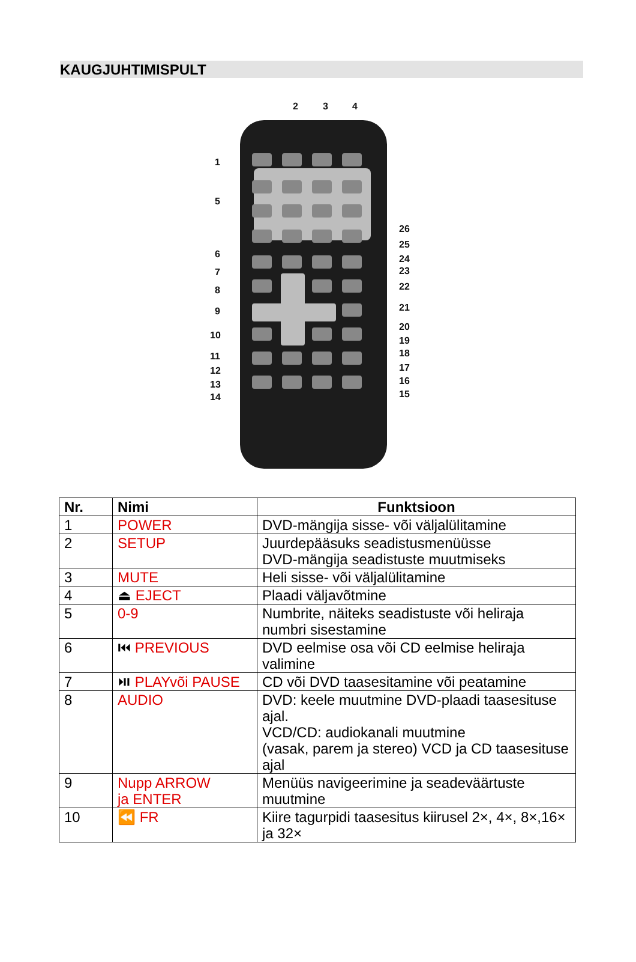KAUGJUHTIMISPULT
2
3
4
1
5
6
7
8
9
10
11
12
13
14
26
25
24
23
22
21
20
19
18
17
16
15
| Nr. | Nimi | Funktsioon |
| --- | --- | --- |
| 1 | POWER | DVD-mängija sisse- või väljalülitamine |
| 2 | SETUP | Juurdepääsuks seadistusmenüüsse DVD-mängija seadistuste muutmiseks |
| 3 | MUTE | Heli sisse- või väljalülitamine |
| 4 | ⏏ EJECT | Plaadi väljavõtmine |
| 5 | 0-9 | Numbrite, näiteks seadistuste või heliraja numbri sisestamine |
| 6 | ⏮ PREVIOUS | DVD eelmise osa või CD eelmise heliraja valimine |
| 7 | ⏯ PLAYvõi PAUSE | CD või DVD taasesitamine või peatamine |
| 8 | AUDIO | DVD: keele muutmine DVD-plaadi taasesituse ajal. VCD/CD: audiokanali muutmine (vasak, parem ja stereo) VCD ja CD taasesituse ajal |
| 9 | Nupp ARROW ja ENTER | Menüüs navigeerimine ja seadeväärtuste muutmine |
| 10 | ⏪ FR | Kiire tagurpidi taasesitus kiirusel 2×, 4×, 8×,16× ja 32× |